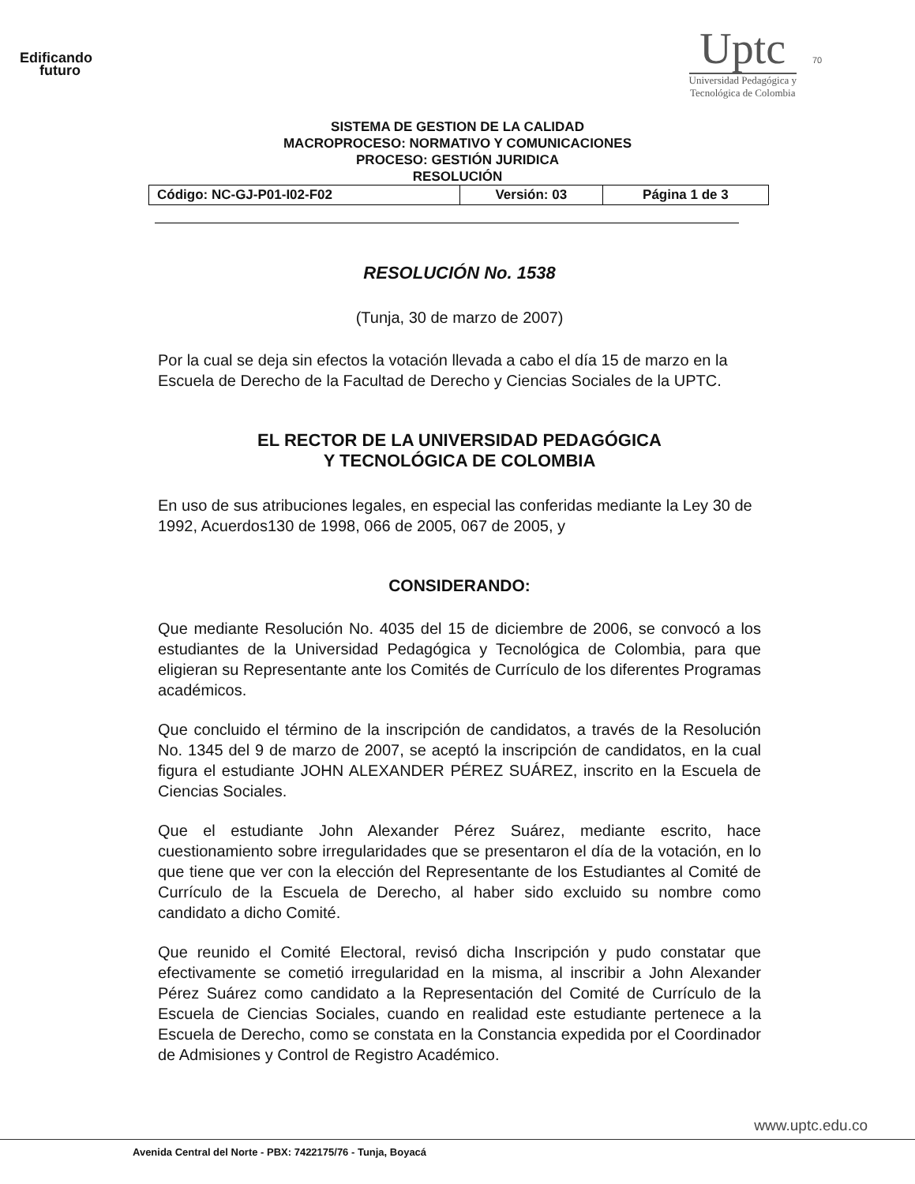Edificando
futuro
Uptc
Universidad Pedagógica y
Tecnológica de Colombia
70
SISTEMA DE GESTION DE LA CALIDAD
MACROPROCESO: NORMATIVO Y COMUNICACIONES
PROCESO: GESTIÓN JURIDICA
RESOLUCIÓN
| Código: NC-GJ-P01-I02-F02 | Versión: 03 | Página 1 de 3 |
RESOLUCIÓN No. 1538
(Tunja, 30 de marzo de 2007)
Por la cual se deja sin efectos la votación llevada a cabo el día 15 de marzo en la Escuela de Derecho de la Facultad de Derecho y Ciencias Sociales de la UPTC.
EL RECTOR DE LA UNIVERSIDAD PEDAGÓGICA
Y TECNOLÓGICA DE COLOMBIA
En uso de sus atribuciones legales, en especial las conferidas mediante la Ley 30 de 1992, Acuerdos130 de 1998, 066 de 2005, 067 de 2005, y
CONSIDERANDO:
Que mediante Resolución No. 4035 del 15 de diciembre de 2006, se convocó a los estudiantes de la Universidad Pedagógica y Tecnológica de Colombia, para que eligieran su Representante ante los Comités de Currículo de los diferentes Programas académicos.
Que concluido el término de la inscripción de candidatos, a través de la Resolución No. 1345 del 9 de marzo de 2007, se aceptó la inscripción de candidatos, en la cual figura el estudiante JOHN ALEXANDER PÉREZ SUÁREZ, inscrito en la Escuela de Ciencias Sociales.
Que el estudiante John Alexander Pérez Suárez, mediante escrito, hace cuestionamiento sobre irregularidades que se presentaron el día de la votación, en lo que tiene que ver con la elección del Representante de los Estudiantes al Comité de Currículo de la Escuela de Derecho, al haber sido excluido su nombre como candidato a dicho Comité.
Que reunido el Comité Electoral, revisó dicha Inscripción y pudo constatar que efectivamente se cometió irregularidad en la misma, al inscribir a John Alexander Pérez Suárez como candidato a la Representación del Comité de Currículo de la Escuela de Ciencias Sociales, cuando en realidad este estudiante pertenece a la Escuela de Derecho, como se constata en la Constancia expedida por el Coordinador de Admisiones y Control de Registro Académico.
www.uptc.edu.co
Avenida Central del Norte - PBX: 7422175/76 - Tunja, Boyacá